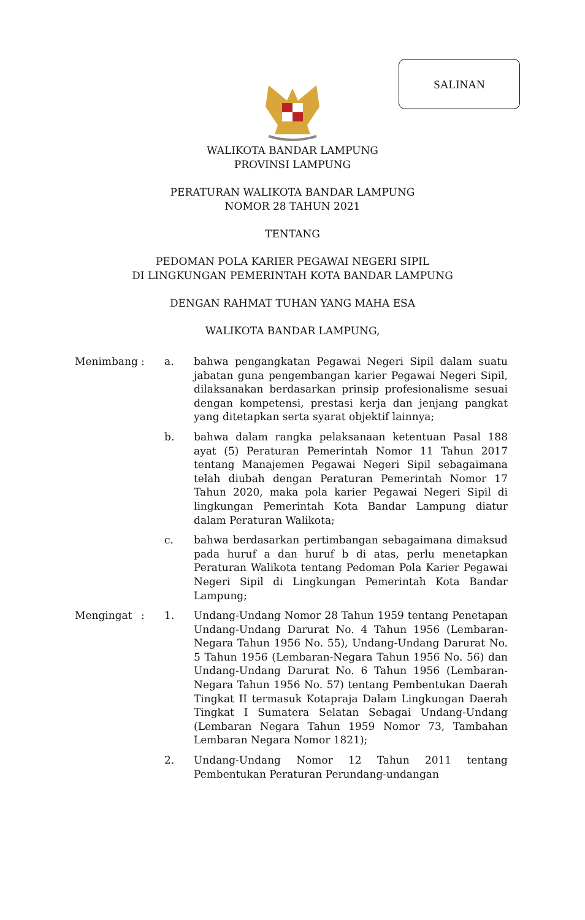SALINAN
WALIKOTA BANDAR LAMPUNG
PROVINSI LAMPUNG
PERATURAN WALIKOTA BANDAR LAMPUNG
NOMOR 28 TAHUN 2021
TENTANG
PEDOMAN POLA KARIER PEGAWAI NEGERI SIPIL
DI LINGKUNGAN PEMERINTAH KOTA BANDAR LAMPUNG
DENGAN RAHMAT TUHAN YANG MAHA ESA
WALIKOTA BANDAR LAMPUNG,
Menimbang : a. bahwa pengangkatan Pegawai Negeri Sipil dalam suatu jabatan guna pengembangan karier Pegawai Negeri Sipil, dilaksanakan berdasarkan prinsip profesionalisme sesuai dengan kompetensi, prestasi kerja dan jenjang pangkat yang ditetapkan serta syarat objektif lainnya;
b. bahwa dalam rangka pelaksanaan ketentuan Pasal 188 ayat (5) Peraturan Pemerintah Nomor 11 Tahun 2017 tentang Manajemen Pegawai Negeri Sipil sebagaimana telah diubah dengan Peraturan Pemerintah Nomor 17 Tahun 2020, maka pola karier Pegawai Negeri Sipil di lingkungan Pemerintah Kota Bandar Lampung diatur dalam Peraturan Walikota;
c. bahwa berdasarkan pertimbangan sebagaimana dimaksud pada huruf a dan huruf b di atas, perlu menetapkan Peraturan Walikota tentang Pedoman Pola Karier Pegawai Negeri Sipil di Lingkungan Pemerintah Kota Bandar Lampung;
Mengingat : 1. Undang-Undang Nomor 28 Tahun 1959 tentang Penetapan Undang-Undang Darurat No. 4 Tahun 1956 (Lembaran-Negara Tahun 1956 No. 55), Undang-Undang Darurat No. 5 Tahun 1956 (Lembaran-Negara Tahun 1956 No. 56) dan Undang-Undang Darurat No. 6 Tahun 1956 (Lembaran-Negara Tahun 1956 No. 57) tentang Pembentukan Daerah Tingkat II termasuk Kotapraja Dalam Lingkungan Daerah Tingkat I Sumatera Selatan Sebagai Undang-Undang (Lembaran Negara Tahun 1959 Nomor 73, Tambahan Lembaran Negara Nomor 1821);
2. Undang-Undang Nomor 12 Tahun 2011 tentang Pembentukan Peraturan Perundang-undangan